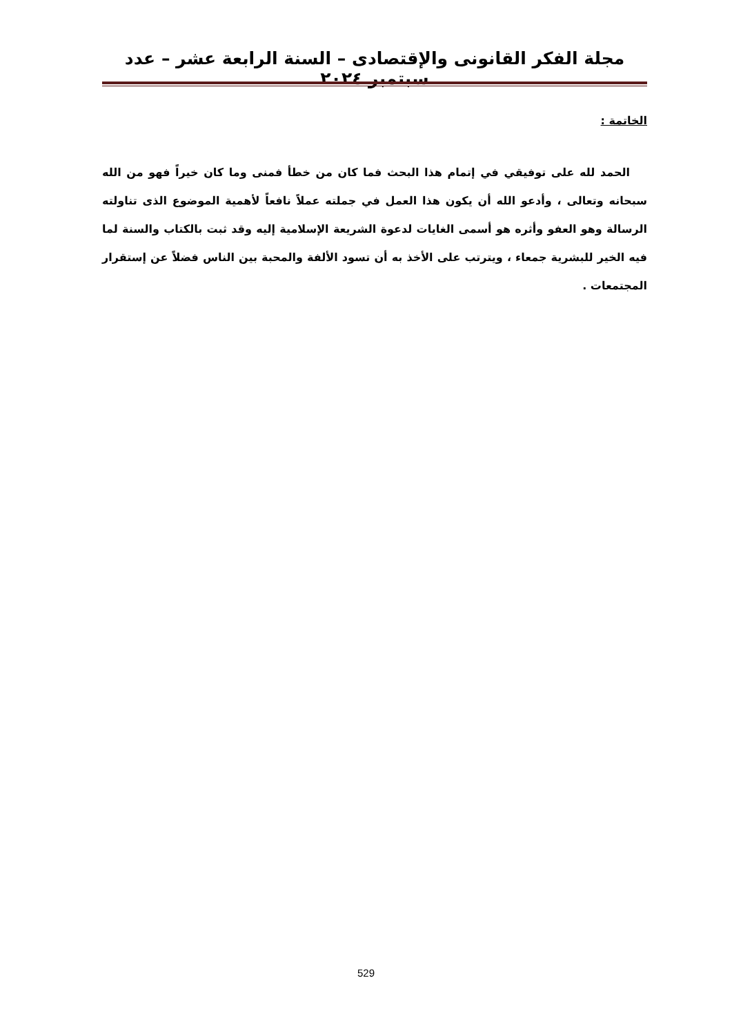مجلة الفكر القانونى والإقتصادى – السنة الرابعة عشر – عدد سبتمبر ٢٠٢٤
الخاتمة :
الحمد لله على توفيقي في إتمام هذا البحث فما كان من خطأ فمنى وما كان خيراً فهو من الله سبحانه وتعالى ، وأدعو الله أن يكون هذا العمل في جملته عملاً نافعاً لأهمية الموضوع الذى تناولته الرسالة وهو العفو وأثره هو أسمى الغايات لدعوة الشريعة الإسلامية إليه وقد ثبت بالكتاب والسنة لما فيه الخير للبشرية جمعاء ، ويترتب على الأخذ به أن تسود الألفة والمحبة بين الناس فضلاً عن إستقرار المجتمعات .
529